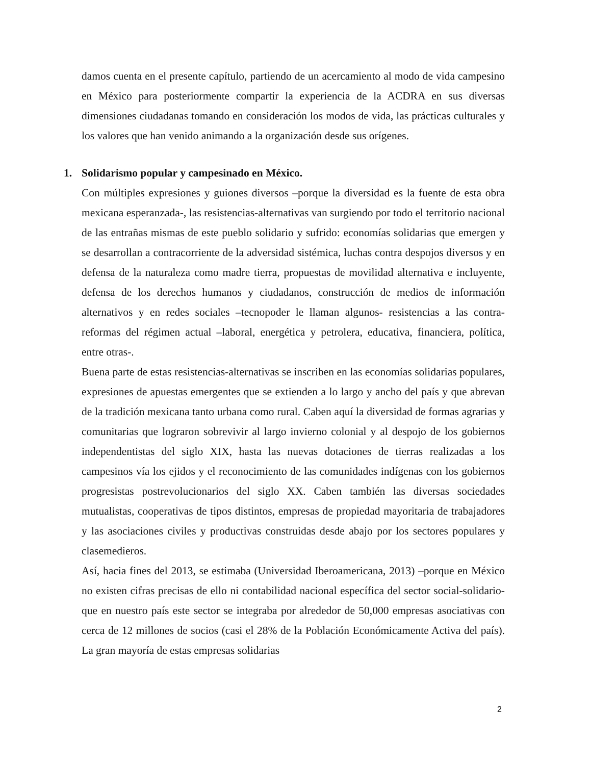damos cuenta en el presente capítulo, partiendo de un acercamiento al modo de vida campesino en México para posteriormente compartir la experiencia de la ACDRA en sus diversas dimensiones ciudadanas tomando en consideración los modos de vida, las prácticas culturales y los valores que han venido animando a la organización desde sus orígenes.
1. Solidarismo popular y campesinado en México.
Con múltiples expresiones y guiones diversos –porque la diversidad es la fuente de esta obra mexicana esperanzada-, las resistencias-alternativas van surgiendo por todo el territorio nacional de las entrañas mismas de este pueblo solidario y sufrido: economías solidarias que emergen y se desarrollan a contracorriente de la adversidad sistémica, luchas contra despojos diversos y en defensa de la naturaleza como madre tierra, propuestas de movilidad alternativa e incluyente, defensa de los derechos humanos y ciudadanos, construcción de medios de información alternativos y en redes sociales –tecnopoder le llaman algunos- resistencias a las contra-reformas del régimen actual –laboral, energética y petrolera, educativa, financiera, política, entre otras-.
Buena parte de estas resistencias-alternativas se inscriben en las economías solidarias populares, expresiones de apuestas emergentes que se extienden a lo largo y ancho del país y que abrevan de la tradición mexicana tanto urbana como rural. Caben aquí la diversidad de formas agrarias y comunitarias que lograron sobrevivir al largo invierno colonial y al despojo de los gobiernos independentistas del siglo XIX, hasta las nuevas dotaciones de tierras realizadas a los campesinos vía los ejidos y el reconocimiento de las comunidades indígenas con los gobiernos progresistas postrevolucionarios del siglo XX. Caben también las diversas sociedades mutualistas, cooperativas de tipos distintos, empresas de propiedad mayoritaria de trabajadores y las asociaciones civiles y productivas construidas desde abajo por los sectores populares y clasemedieros.
Así, hacia fines del 2013, se estimaba (Universidad Iberoamericana, 2013) –porque en México no existen cifras precisas de ello ni contabilidad nacional específica del sector social-solidario- que en nuestro país este sector se integraba por alrededor de 50,000 empresas asociativas con cerca de 12 millones de socios (casi el 28% de la Población Económicamente Activa del país). La gran mayoría de estas empresas solidarias
2